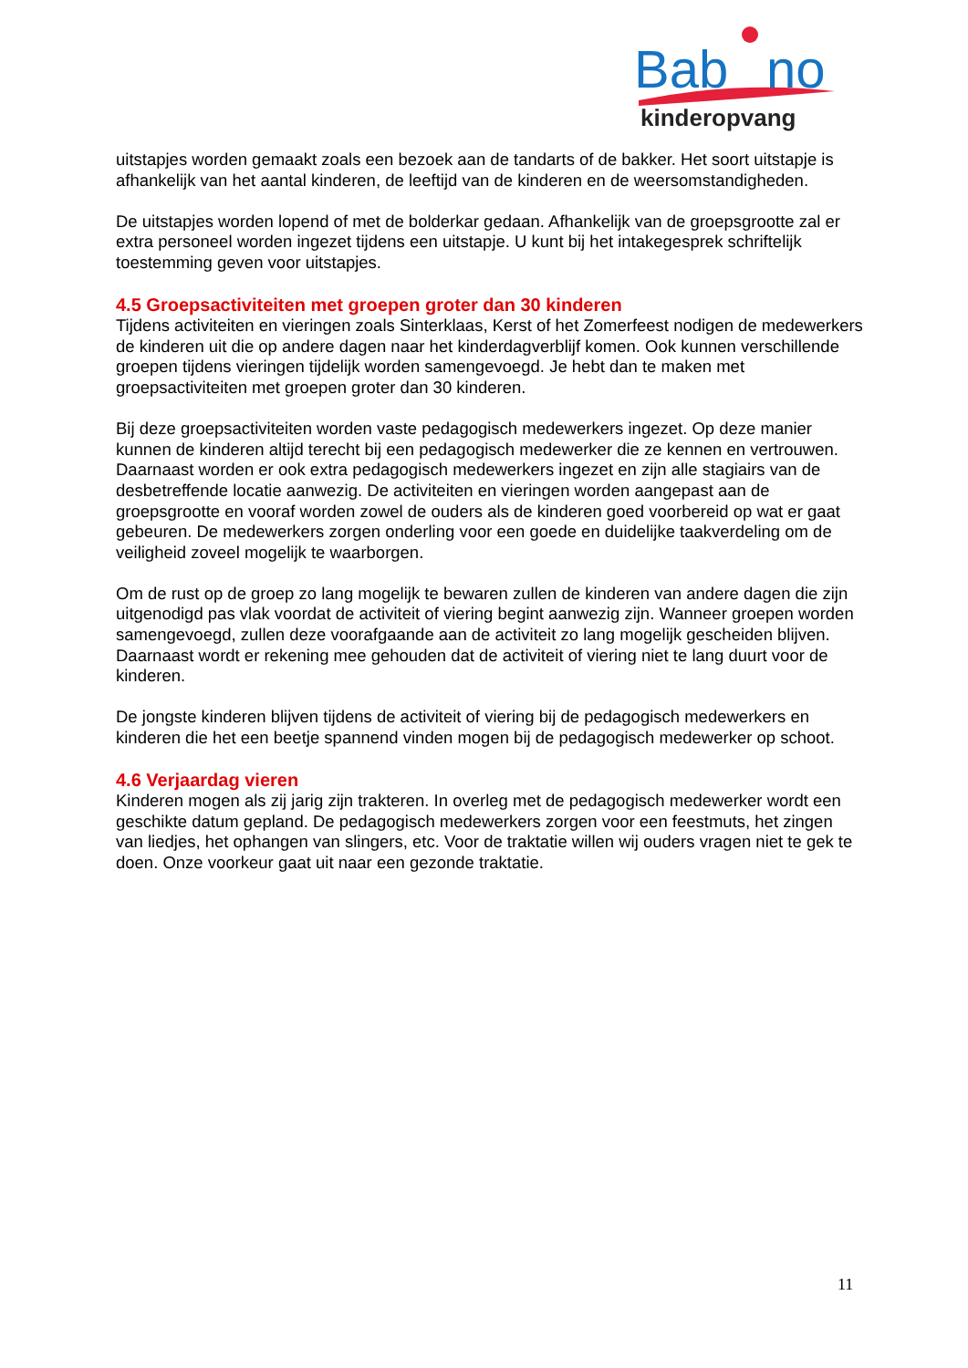Bab
no
kinderopvang
uitstapjes worden gemaakt zoals een bezoek aan de tandarts of de bakker. Het soort uitstapje is afhankelijk van het aantal kinderen, de leeftijd van de kinderen en de weersomstandigheden.
De uitstapjes worden lopend of met de bolderkar gedaan. Afhankelijk van de groepsgrootte zal er extra personeel worden ingezet tijdens een uitstapje. U kunt bij het intakegesprek schriftelijk toestemming geven voor uitstapjes.
4.5 Groepsactiviteiten met groepen groter dan 30 kinderen
Tijdens activiteiten en vieringen zoals Sinterklaas, Kerst of het Zomerfeest nodigen de medewerkers de kinderen uit die op andere dagen naar het kinderdagverblijf komen. Ook kunnen verschillende groepen tijdens vieringen tijdelijk worden samengevoegd. Je hebt dan te maken met groepsactiviteiten met groepen groter dan 30 kinderen.
Bij deze groepsactiviteiten worden vaste pedagogisch medewerkers ingezet. Op deze manier kunnen de kinderen altijd terecht bij een pedagogisch medewerker die ze kennen en vertrouwen. Daarnaast worden er ook extra pedagogisch medewerkers ingezet en zijn alle stagiairs van de desbetreffende locatie aanwezig. De activiteiten en vieringen worden aangepast aan de groepsgrootte en vooraf worden zowel de ouders als de kinderen goed voorbereid op wat er gaat gebeuren. De medewerkers zorgen onderling voor een goede en duidelijke taakverdeling om de veiligheid zoveel mogelijk te waarborgen.
Om de rust op de groep zo lang mogelijk te bewaren zullen de kinderen van andere dagen die zijn uitgenodigd pas vlak voordat de activiteit of viering begint aanwezig zijn. Wanneer groepen worden samengevoegd, zullen deze voorafgaande aan de activiteit zo lang mogelijk gescheiden blijven. Daarnaast wordt er rekening mee gehouden dat de activiteit of viering niet te lang duurt voor de kinderen.
De jongste kinderen blijven tijdens de activiteit of viering bij de pedagogisch medewerkers en kinderen die het een beetje spannend vinden mogen bij de pedagogisch medewerker op schoot.
4.6 Verjaardag vieren
Kinderen mogen als zij jarig zijn trakteren. In overleg met de pedagogisch medewerker wordt een geschikte datum gepland. De pedagogisch medewerkers zorgen voor een feestmuts, het zingen van liedjes, het ophangen van slingers, etc. Voor de traktatie willen wij ouders vragen niet te gek te doen. Onze voorkeur gaat uit naar een gezonde traktatie.
11